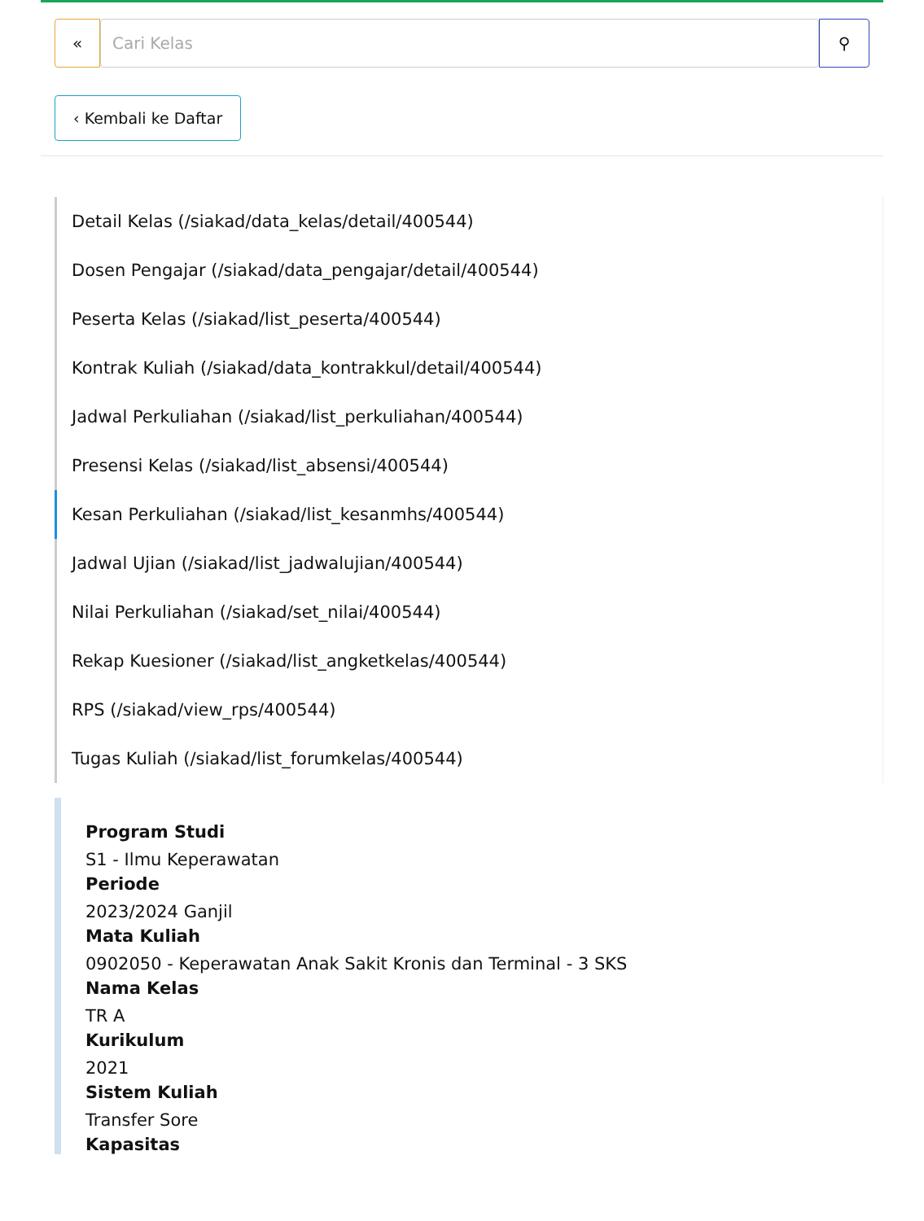« Cari Kelas ⚲
‹ Kembali ke Daftar
Detail Kelas (/siakad/data_kelas/detail/400544)
Dosen Pengajar (/siakad/data_pengajar/detail/400544)
Peserta Kelas (/siakad/list_peserta/400544)
Kontrak Kuliah (/siakad/data_kontrakkul/detail/400544)
Jadwal Perkuliahan (/siakad/list_perkuliahan/400544)
Presensi Kelas (/siakad/list_absensi/400544)
Kesan Perkuliahan (/siakad/list_kesanmhs/400544)
Jadwal Ujian (/siakad/list_jadwalujian/400544)
Nilai Perkuliahan (/siakad/set_nilai/400544)
Rekap Kuesioner (/siakad/list_angketkelas/400544)
RPS (/siakad/view_rps/400544)
Tugas Kuliah (/siakad/list_forumkelas/400544)
Program Studi
S1 - Ilmu Keperawatan
Periode
2023/2024 Ganjil
Mata Kuliah
0902050 - Keperawatan Anak Sakit Kronis dan Terminal - 3 SKS
Nama Kelas
TR A
Kurikulum
2021
Sistem Kuliah
Transfer Sore
Kapasitas